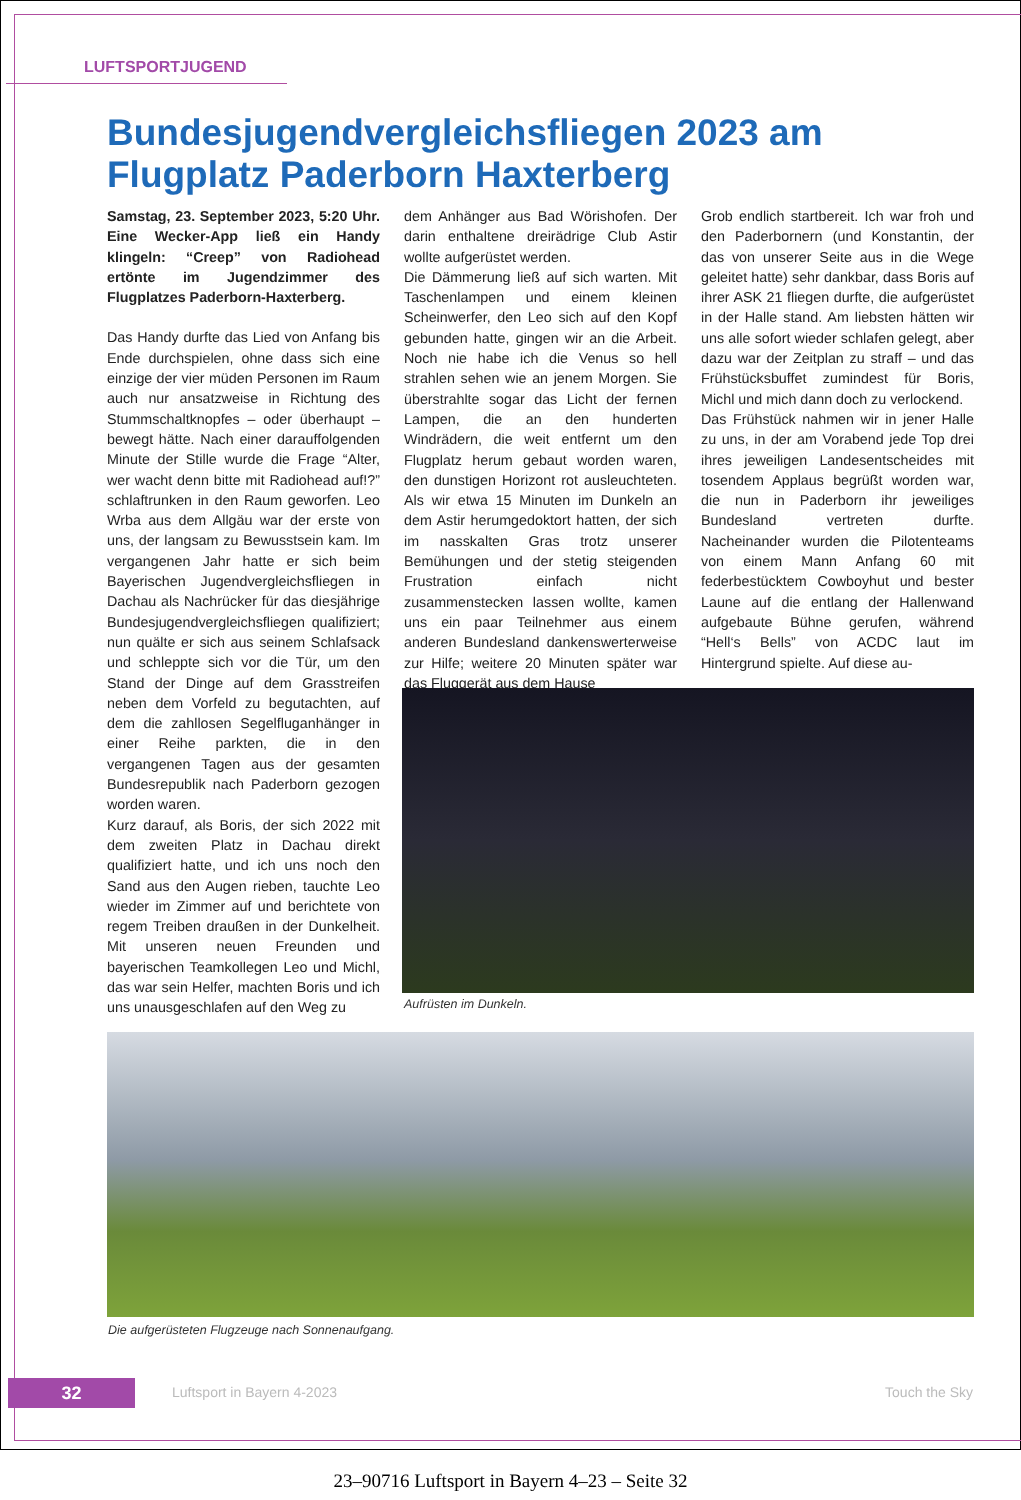LUFTSPORTJUGEND
Bundesjugendvergleichsfliegen 2023 am Flugplatz Paderborn Haxterberg
Samstag, 23. September 2023, 5:20 Uhr. Eine Wecker-App ließ ein Handy klingeln: “Creep” von Radiohead ertönte im Jugendzimmer des Flugplatzes Paderborn-Haxterberg.
Das Handy durfte das Lied von Anfang bis Ende durchspielen, ohne dass sich eine einzige der vier müden Personen im Raum auch nur ansatzweise in Richtung des Stummschaltknopfes – oder überhaupt – bewegt hätte. Nach einer darauffolgenden Minute der Stille wurde die Frage “Alter, wer wacht denn bitte mit Radiohead auf!?” schlaftrunken in den Raum geworfen. Leo Wrba aus dem Allgäu war der erste von uns, der langsam zu Bewusstsein kam. Im vergangenen Jahr hatte er sich beim Bayerischen Jugendvergleichsfliegen in Dachau als Nachrücker für das diesjährige Bundesjugendvergleichsfliegen qualifiziert; nun quälte er sich aus seinem Schlafsack und schleppte sich vor die Tür, um den Stand der Dinge auf dem Grasstreifen neben dem Vorfeld zu begutachten, auf dem die zahllosen Segelfluganhänger in einer Reihe parkten, die in den vergangenen Tagen aus der gesamten Bundesrepublik nach Paderborn gezogen worden waren.
Kurz darauf, als Boris, der sich 2022 mit dem zweiten Platz in Dachau direkt qualifiziert hatte, und ich uns noch den Sand aus den Augen rieben, tauchte Leo wieder im Zimmer auf und berichtete von regem Treiben draußen in der Dunkelheit. Mit unseren neuen Freunden und bayerischen Teamkollegen Leo und Michl, das war sein Helfer, machten Boris und ich uns unausgeschlafen auf den Weg zu
dem Anhänger aus Bad Wörishofen. Der darin enthaltene dreirädrige Club Astir wollte aufgerüstet werden.
Die Dämmerung ließ auf sich warten. Mit Taschenlampen und einem kleinen Scheinwerfer, den Leo sich auf den Kopf gebunden hatte, gingen wir an die Arbeit. Noch nie habe ich die Venus so hell strahlen sehen wie an jenem Morgen. Sie überstrahlte sogar das Licht der fernen Lampen, die an den hunderten Windrädern, die weit entfernt um den Flugplatz herum gebaut worden waren, den dunstigen Horizont rot ausleuchteten. Als wir etwa 15 Minuten im Dunkeln an dem Astir herumgedoktort hatten, der sich im nasskalten Gras trotz unserer Bemühungen und der stetig steigenden Frustration einfach nicht zusammenstecken lassen wollte, kamen uns ein paar Teilnehmer aus einem anderen Bundesland dankenswerterweise zur Hilfe; weitere 20 Minuten später war das Fluggerät aus dem Hause
Grob endlich startbereit. Ich war froh und den Paderbornern (und Konstantin, der das von unserer Seite aus in die Wege geleitet hatte) sehr dankbar, dass Boris auf ihrer ASK 21 fliegen durfte, die aufgerüstet in der Halle stand. Am liebsten hätten wir uns alle sofort wieder schlafen gelegt, aber dazu war der Zeitplan zu straff – und das Frühstücksbuffet zumindest für Boris, Michl und mich dann doch zu verlockend.
Das Frühstück nahmen wir in jener Halle zu uns, in der am Vorabend jede Top drei ihres jeweiligen Landesentscheides mit tosendem Applaus begrüßt worden war, die nun in Paderborn ihr jeweiliges Bundesland vertreten durfte. Nacheinander wurden die Pilotenteams von einem Mann Anfang 60 mit federbestücktem Cowboyhut und bester Laune auf die entlang der Hallenwand aufgebaute Bühne gerufen, während “Hell‘s Bells” von ACDC laut im Hintergrund spielte. Auf diese au-
Aufrüsten im Dunkeln.
Die aufgerüsteten Flugzeuge nach Sonnenaufgang.
32 Luftsport in Bayern 4-2023 Touch the Sky
23–90716 Luftsport in Bayern 4–23 – Seite 32